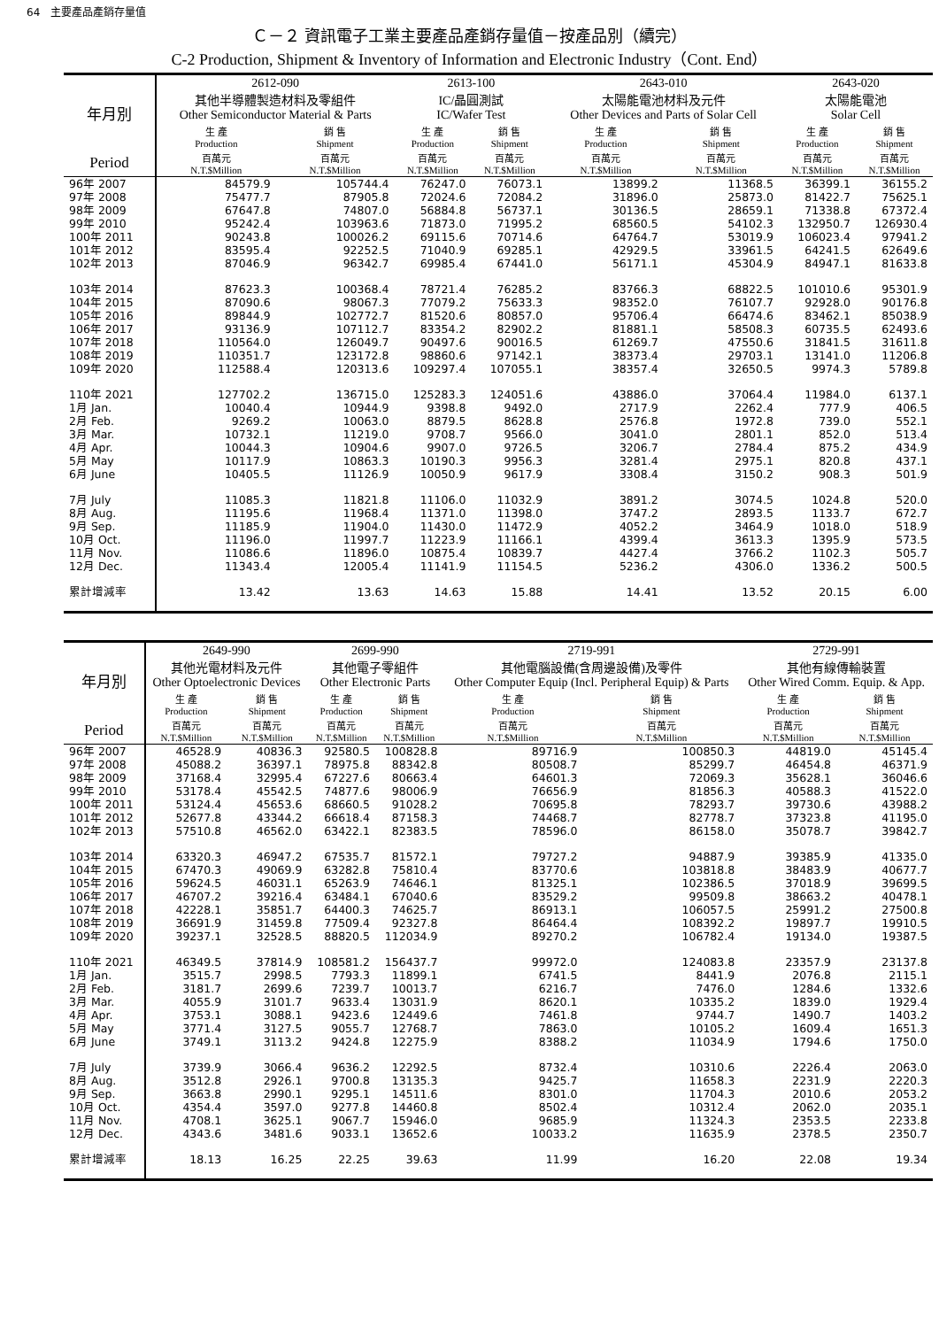64　主要產品產銷存量值
Ｃ－２ 資訊電子工業主要產品產銷存量值－按產品別（續完）
C-2 Production, Shipment & Inventory of Information and Electronic Industry（Cont. End）
| 年月別 | 2612-090 其他半導體製造材料及零組件 Other Semiconductor Material & Parts | | 2613-100 IC/晶圓測試 IC/Wafer Test | | 2643-010 太陽能電池材料及元件 Other Devices and Parts of Solar Cell | | 2643-020 太陽能電池 Solar Cell | |
| --- | --- | --- | --- | --- | --- | --- | --- | --- |
| | 生 產 Production | 銷 售 Shipment | 生 產 Production | 銷 售 Shipment | 生 產 Production | 銷 售 Shipment | 生 產 Production | 銷 售 Shipment |
| Period | 百萬元 N.T.$Million | 百萬元 N.T.$Million | 百萬元 N.T.$Million | 百萬元 N.T.$Million | 百萬元 N.T.$Million | 百萬元 N.T.$Million | 百萬元 N.T.$Million | 百萬元 N.T.$Million |
| 96年 2007 | 84579.9 | 105744.4 | 76247.0 | 76073.1 | 13899.2 | 11368.5 | 36399.1 | 36155.2 |
| 97年 2008 | 75477.7 | 87905.8 | 72024.6 | 72084.2 | 31896.0 | 25873.0 | 81422.7 | 75625.1 |
| 98年 2009 | 67647.8 | 74807.0 | 56884.8 | 56737.1 | 30136.5 | 28659.1 | 71338.8 | 67372.4 |
| 99年 2010 | 95242.4 | 103963.6 | 71873.0 | 71995.2 | 68560.5 | 54102.3 | 132950.7 | 126930.4 |
| 100年 2011 | 90243.8 | 100026.2 | 69115.6 | 70714.6 | 64764.7 | 53019.9 | 106023.4 | 97941.2 |
| 101年 2012 | 83595.4 | 92252.5 | 71040.9 | 69285.1 | 42929.5 | 33961.5 | 64241.5 | 62649.6 |
| 102年 2013 | 87046.9 | 96342.7 | 69985.4 | 67441.0 | 56171.1 | 45304.9 | 84947.1 | 81633.8 |
| 103年 2014 | 87623.3 | 100368.4 | 78721.4 | 76285.2 | 83766.3 | 68822.5 | 101010.6 | 95301.9 |
| 104年 2015 | 87090.6 | 98067.3 | 77079.2 | 75633.3 | 98352.0 | 76107.7 | 92928.0 | 90176.8 |
| 105年 2016 | 89844.9 | 102772.7 | 81520.6 | 80857.0 | 95706.4 | 66474.6 | 83462.1 | 85038.9 |
| 106年 2017 | 93136.9 | 107112.7 | 83354.2 | 82902.2 | 81881.1 | 58508.3 | 60735.5 | 62493.6 |
| 107年 2018 | 110564.0 | 126049.7 | 90497.6 | 90016.5 | 61269.7 | 47550.6 | 31841.5 | 31611.8 |
| 108年 2019 | 110351.7 | 123172.8 | 98860.6 | 97142.1 | 38373.4 | 29703.1 | 13141.0 | 11206.8 |
| 109年 2020 | 112588.4 | 120313.6 | 109297.4 | 107055.1 | 38357.4 | 32650.5 | 9974.3 | 5789.8 |
| 110年 2021 | 127702.2 | 136715.0 | 125283.3 | 124051.6 | 43886.0 | 37064.4 | 11984.0 | 6137.1 |
| 1月 Jan. | 10040.4 | 10944.9 | 9398.8 | 9492.0 | 2717.9 | 2262.4 | 777.9 | 406.5 |
| 2月 Feb. | 9269.2 | 10063.0 | 8879.5 | 8628.8 | 2576.8 | 1972.8 | 739.0 | 552.1 |
| 3月 Mar. | 10732.1 | 11219.0 | 9708.7 | 9566.0 | 3041.0 | 2801.1 | 852.0 | 513.4 |
| 4月 Apr. | 10044.3 | 10904.6 | 9907.0 | 9726.5 | 3206.7 | 2784.4 | 875.2 | 434.9 |
| 5月 May | 10117.9 | 10863.3 | 10190.3 | 9956.3 | 3281.4 | 2975.1 | 820.8 | 437.1 |
| 6月 June | 10405.5 | 11126.9 | 10050.9 | 9617.9 | 3308.4 | 3150.2 | 908.3 | 501.9 |
| 7月 July | 11085.3 | 11821.8 | 11106.0 | 11032.9 | 3891.2 | 3074.5 | 1024.8 | 520.0 |
| 8月 Aug. | 11195.6 | 11968.4 | 11371.0 | 11398.0 | 3747.2 | 2893.5 | 1133.7 | 672.7 |
| 9月 Sep. | 11185.9 | 11904.0 | 11430.0 | 11472.9 | 4052.2 | 3464.9 | 1018.0 | 518.9 |
| 10月 Oct. | 11196.0 | 11997.7 | 11223.9 | 11166.1 | 4399.4 | 3613.3 | 1395.9 | 573.5 |
| 11月 Nov. | 11086.6 | 11896.0 | 10875.4 | 10839.7 | 4427.4 | 3766.2 | 1102.3 | 505.7 |
| 12月 Dec. | 11343.4 | 12005.4 | 11141.9 | 11154.5 | 5236.2 | 4306.0 | 1336.2 | 500.5 |
| 累計增減率 | 13.42 | 13.63 | 14.63 | 15.88 | 14.41 | 13.52 | 20.15 | 6.00 |
| 年月別 | 2649-990 其他光電材料及元件 Other Optoelectronic Devices | | 2699-990 其他電子零組件 Other Electronic Parts | | 2719-991 其他電腦設備(含周邊設備)及零件 Other Computer Equip (Incl. Peripheral Equip) & Parts | | 2729-991 其他有線傳輸裝置 Other Wired Comm. Equip. & App. | |
| --- | --- | --- | --- | --- | --- | --- | --- | --- |
| | 生 產 Production | 銷 售 Shipment | 生 產 Production | 銷 售 Shipment | 生 產 Production | 銷 售 Shipment | 生 產 Production | 銷 售 Shipment |
| Period | 百萬元 N.T.$Million | 百萬元 N.T.$Million | 百萬元 N.T.$Million | 百萬元 N.T.$Million | 百萬元 N.T.$Million | 百萬元 N.T.$Million | 百萬元 N.T.$Million | 百萬元 N.T.$Million |
| 96年 2007 | 46528.9 | 40836.3 | 92580.5 | 100828.8 | 89716.9 | 100850.3 | 44819.0 | 45145.4 |
| 97年 2008 | 45088.2 | 36397.1 | 78975.8 | 88342.8 | 80508.7 | 85299.7 | 46454.8 | 46371.9 |
| 98年 2009 | 37168.4 | 32995.4 | 67227.6 | 80663.4 | 64601.3 | 72069.3 | 35628.1 | 36046.6 |
| 99年 2010 | 53178.4 | 45542.5 | 74877.6 | 98006.9 | 76656.9 | 81856.3 | 40588.3 | 41522.0 |
| 100年 2011 | 53124.4 | 45653.6 | 68660.5 | 91028.2 | 70695.8 | 78293.7 | 39730.6 | 43988.2 |
| 101年 2012 | 52677.8 | 43344.2 | 66618.4 | 87158.3 | 74468.7 | 82778.7 | 37323.8 | 41195.0 |
| 102年 2013 | 57510.8 | 46562.0 | 63422.1 | 82383.5 | 78596.0 | 86158.0 | 35078.7 | 39842.7 |
| 103年 2014 | 63320.3 | 46947.2 | 67535.7 | 81572.1 | 79727.2 | 94887.9 | 39385.9 | 41335.0 |
| 104年 2015 | 67470.3 | 49069.9 | 63282.8 | 75810.4 | 83770.6 | 103818.8 | 38483.9 | 40677.7 |
| 105年 2016 | 59624.5 | 46031.1 | 65263.9 | 74646.1 | 81325.1 | 102386.5 | 37018.9 | 39699.5 |
| 106年 2017 | 46707.2 | 39216.4 | 63484.1 | 67040.6 | 83529.2 | 99509.8 | 38663.2 | 40478.1 |
| 107年 2018 | 42228.1 | 35851.7 | 64400.3 | 74625.7 | 86913.1 | 106057.5 | 25991.2 | 27500.8 |
| 108年 2019 | 36691.9 | 31459.8 | 77509.4 | 92327.8 | 86464.4 | 108392.2 | 19897.7 | 19910.5 |
| 109年 2020 | 39237.1 | 32528.5 | 88820.5 | 112034.9 | 89270.2 | 106782.4 | 19134.0 | 19387.5 |
| 110年 2021 | 46349.5 | 37814.9 | 108581.2 | 156437.7 | 99972.0 | 124083.8 | 23357.9 | 23137.8 |
| 1月 Jan. | 3515.7 | 2998.5 | 7793.3 | 11899.1 | 6741.5 | 8441.9 | 2076.8 | 2115.1 |
| 2月 Feb. | 3181.7 | 2699.6 | 7239.7 | 10013.7 | 6216.7 | 7476.0 | 1284.6 | 1332.6 |
| 3月 Mar. | 4055.9 | 3101.7 | 9633.4 | 13031.9 | 8620.1 | 10335.2 | 1839.0 | 1929.4 |
| 4月 Apr. | 3753.1 | 3088.1 | 9423.6 | 12449.6 | 7461.8 | 9744.7 | 1490.7 | 1403.2 |
| 5月 May | 3771.4 | 3127.5 | 9055.7 | 12768.7 | 7863.0 | 10105.2 | 1609.4 | 1651.3 |
| 6月 June | 3749.1 | 3113.2 | 9424.8 | 12275.9 | 8388.2 | 11034.9 | 1794.6 | 1750.0 |
| 7月 July | 3739.9 | 3066.4 | 9636.2 | 12292.5 | 8732.4 | 10310.6 | 2226.4 | 2063.0 |
| 8月 Aug. | 3512.8 | 2926.1 | 9700.8 | 13135.3 | 9425.7 | 11658.3 | 2231.9 | 2220.3 |
| 9月 Sep. | 3663.8 | 2990.1 | 9295.1 | 14511.6 | 8301.0 | 11704.3 | 2010.6 | 2053.2 |
| 10月 Oct. | 4354.4 | 3597.0 | 9277.8 | 14460.8 | 8502.4 | 10312.4 | 2062.0 | 2035.1 |
| 11月 Nov. | 4708.1 | 3625.1 | 9067.7 | 15946.0 | 9685.9 | 11324.3 | 2353.5 | 2233.8 |
| 12月 Dec. | 4343.6 | 3481.6 | 9033.1 | 13652.6 | 10033.2 | 11635.9 | 2378.5 | 2350.7 |
| 累計增減率 | 18.13 | 16.25 | 22.25 | 39.63 | 11.99 | 16.20 | 22.08 | 19.34 |